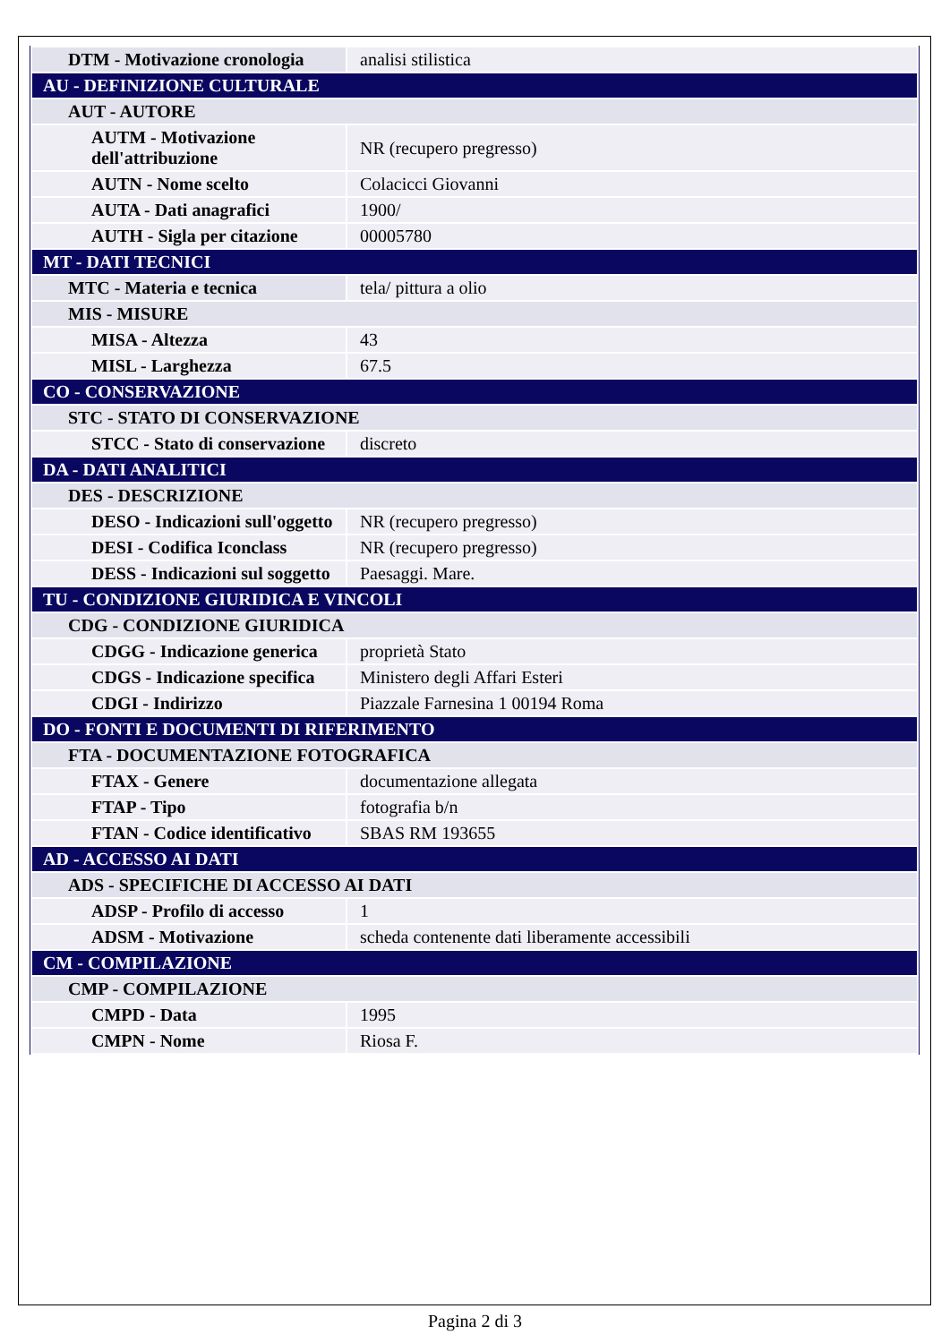| DTM - Motivazione cronologia | analisi stilistica |
| AU - DEFINIZIONE CULTURALE | |
| AUT - AUTORE | |
| AUTM - Motivazione dell'attribuzione | NR (recupero pregresso) |
| AUTN - Nome scelto | Colacicci Giovanni |
| AUTA - Dati anagrafici | 1900/ |
| AUTH - Sigla per citazione | 00005780 |
| MT - DATI TECNICI | |
| MTC - Materia e tecnica | tela/ pittura a olio |
| MIS - MISURE | |
| MISA - Altezza | 43 |
| MISL - Larghezza | 67.5 |
| CO - CONSERVAZIONE | |
| STC - STATO DI CONSERVAZIONE | |
| STCC - Stato di conservazione | discreto |
| DA - DATI ANALITICI | |
| DES - DESCRIZIONE | |
| DESO - Indicazioni sull'oggetto | NR (recupero pregresso) |
| DESI - Codifica Iconclass | NR (recupero pregresso) |
| DESS - Indicazioni sul soggetto | Paesaggi. Mare. |
| TU - CONDIZIONE GIURIDICA E VINCOLI | |
| CDG - CONDIZIONE GIURIDICA | |
| CDGG - Indicazione generica | proprietà Stato |
| CDGS - Indicazione specifica | Ministero degli Affari Esteri |
| CDGI - Indirizzo | Piazzale Farnesina 1 00194 Roma |
| DO - FONTI E DOCUMENTI DI RIFERIMENTO | |
| FTA - DOCUMENTAZIONE FOTOGRAFICA | |
| FTAX - Genere | documentazione allegata |
| FTAP - Tipo | fotografia b/n |
| FTAN - Codice identificativo | SBAS RM 193655 |
| AD - ACCESSO AI DATI | |
| ADS - SPECIFICHE DI ACCESSO AI DATI | |
| ADSP - Profilo di accesso | 1 |
| ADSM - Motivazione | scheda contenente dati liberamente accessibili |
| CM - COMPILAZIONE | |
| CMP - COMPILAZIONE | |
| CMPD - Data | 1995 |
| CMPN - Nome | Riosa F. |
Pagina 2 di 3